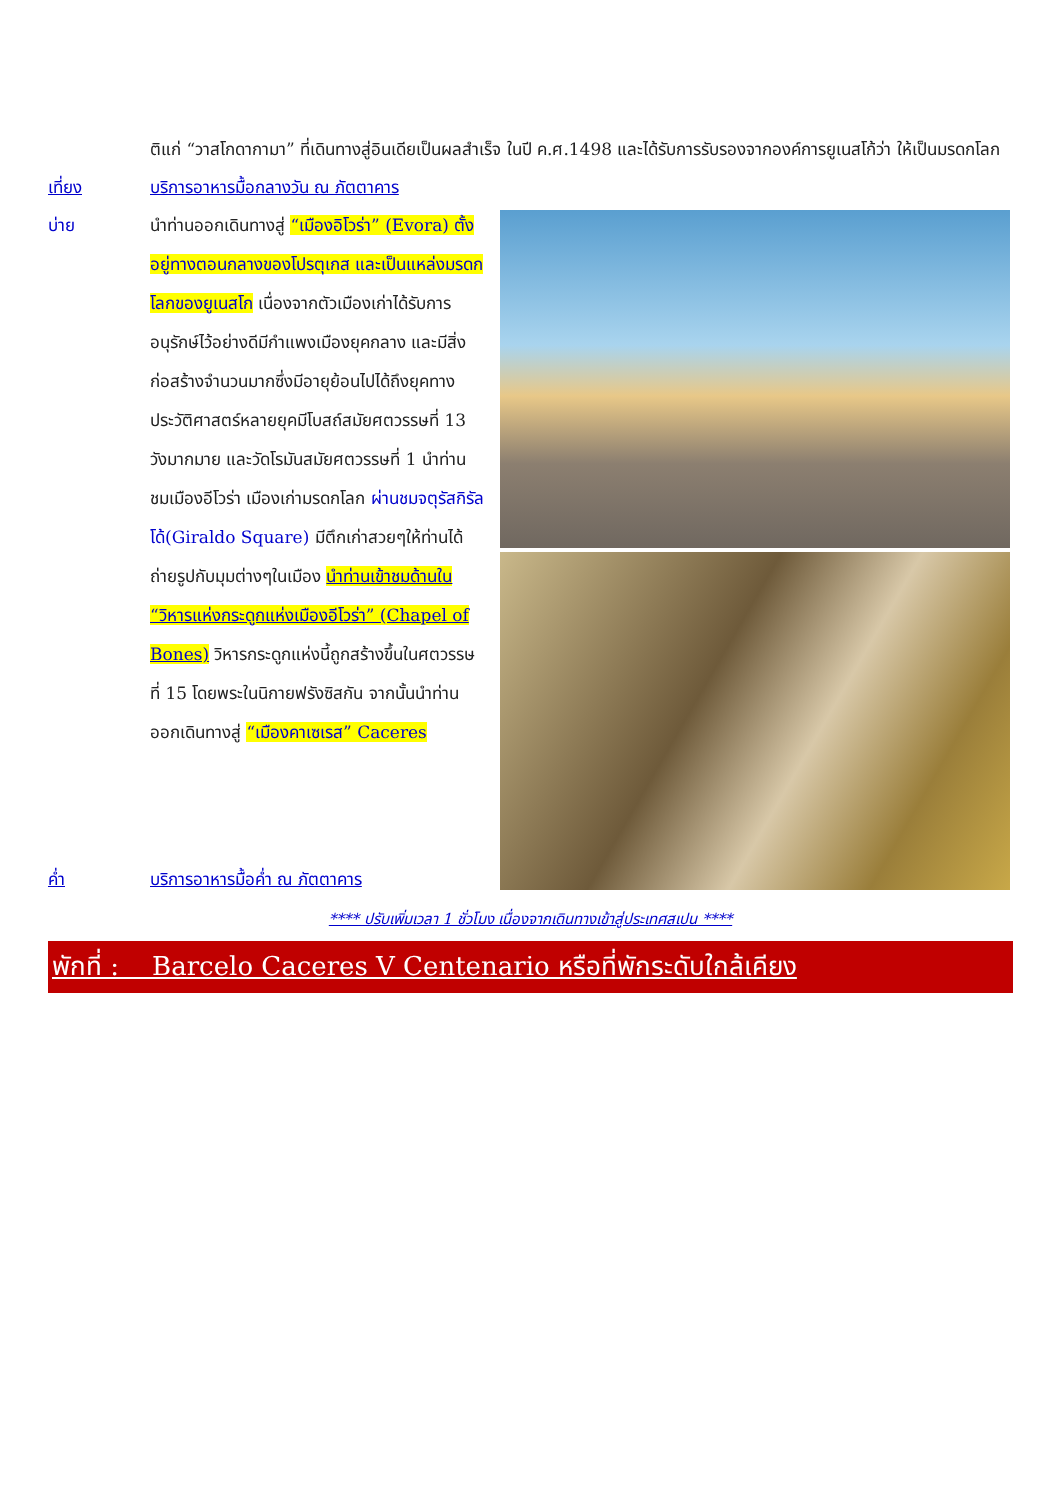ติแก่ “วาสโกดากามา” ที่เดินทางสู่อินเดียเป็นผลสำเร็จ ในปี ค.ศ.1498 และได้รับการรับรองจากองค์การยูเนสโก้ว่า ให้เป็นมรดกโลก
เที่ยง บริการอาหารมื้อกลางวัน ณ ภัตตาคาร
บ่าย นำท่านออกเดินทางสู่ “เมืองอิโวร่า” (Evora) ตั้งอยู่ทางตอนกลางของโปรตุเกส และเป็นแหล่งมรดกโลกของยูเนสโก เนื่องจากตัวเมืองเก่าได้รับการอนุรักษ์ไว้อย่างดีมีกำแพงเมืองยุคกลาง และมีสิ่งก่อสร้างจำนวนมากซึ่งมีอายุย้อนไปได้ถึงยุคทางประวัติศาสตร์หลายยุคมีโบสถ์สมัยศตวรรษที่ 13 วังมากมาย และวัดโรมันสมัยศตวรรษที่ 1 นำท่านชมเมืองอีโวร่า เมืองเก่ามรดกโลก ผ่านชมจตุรัสกิรัลโด้(Giraldo Square) มีตึกเก่าสวยๆให้ท่านได้ถ่ายรูปกับมุมต่างๆในเมือง นำท่านเข้าชมด้านใน “วิหารแห่งกระดูกแห่งเมืองอีโวร่า” (Chapel of Bones) วิหารกระดูกแห่งนี้ถูกสร้างขึ้นในศตวรรษที่ 15 โดยพระในนิกายฟรังซิสกัน จากนั้นนำท่านออกเดินทางสู่ “เมืองคาเซเรส” Caceres
ค่ำ บริการอาหารมื้อค่ำ ณ ภัตตาคาร
**** ปรับเพิ่มเวลา 1 ชั่วโมง เนื่องจากเดินทางเข้าสู่ประเทศสเปน ****
พักที่ : Barcelo Caceres V Centenario หรือที่พักระดับใกล้เคียง